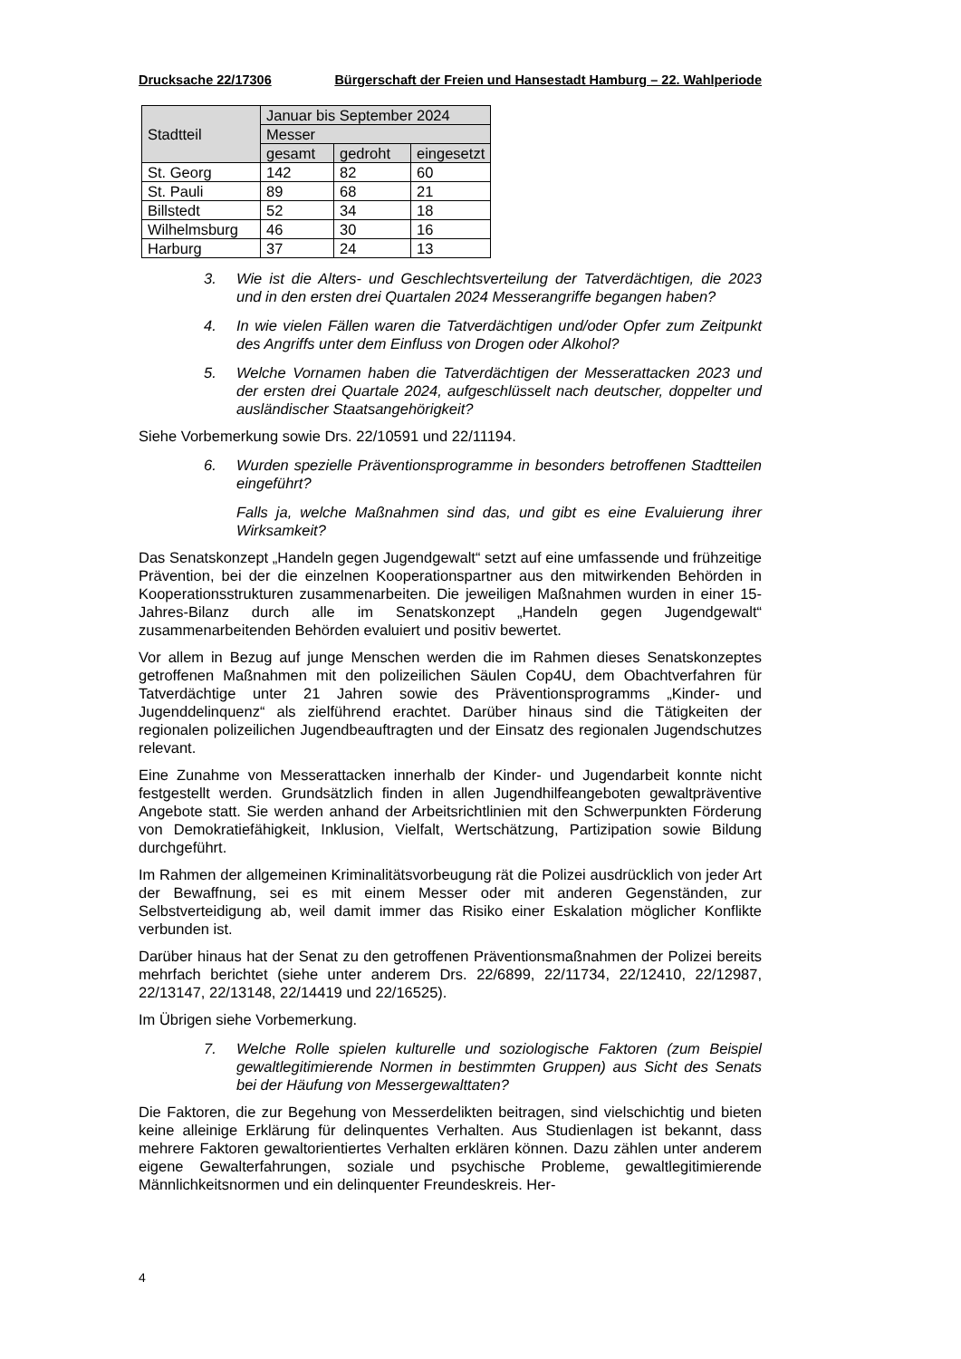Drucksache 22/17306 Bürgerschaft der Freien und Hansestadt Hamburg – 22. Wahlperiode
| Stadtteil | Januar bis September 2024 | | |
| --- | --- | --- | --- |
| | Messer | | |
| | gesamt | gedroht | eingesetzt |
| St. Georg | 142 | 82 | 60 |
| St. Pauli | 89 | 68 | 21 |
| Billstedt | 52 | 34 | 18 |
| Wilhelmsburg | 46 | 30 | 16 |
| Harburg | 37 | 24 | 13 |
3. Wie ist die Alters- und Geschlechtsverteilung der Tatverdächtigen, die 2023 und in den ersten drei Quartalen 2024 Messerangriffe begangen haben?
4. In wie vielen Fällen waren die Tatverdächtigen und/oder Opfer zum Zeitpunkt des Angriffs unter dem Einfluss von Drogen oder Alkohol?
5. Welche Vornamen haben die Tatverdächtigen der Messerattacken 2023 und der ersten drei Quartale 2024, aufgeschlüsselt nach deutscher, doppelter und ausländischer Staatsangehörigkeit?
Siehe Vorbemerkung sowie Drs. 22/10591 und 22/11194.
6. Wurden spezielle Präventionsprogramme in besonders betroffenen Stadtteilen eingeführt?
Falls ja, welche Maßnahmen sind das, und gibt es eine Evaluierung ihrer Wirksamkeit?
Das Senatskonzept „Handeln gegen Jugendgewalt“ setzt auf eine umfassende und frühzeitige Prävention, bei der die einzelnen Kooperationspartner aus den mitwirkenden Behörden in Kooperationsstrukturen zusammenarbeiten. Die jeweiligen Maßnahmen wurden in einer 15-Jahres-Bilanz durch alle im Senatskonzept „Handeln gegen Jugendgewalt“ zusammenarbeitenden Behörden evaluiert und positiv bewertet.
Vor allem in Bezug auf junge Menschen werden die im Rahmen dieses Senatskonzeptes getroffenen Maßnahmen mit den polizeilichen Säulen Cop4U, dem Obachtverfahren für Tatverdächtige unter 21 Jahren sowie des Präventionsprogramms „Kinder- und Jugenddelinquenz“ als zielführend erachtet. Darüber hinaus sind die Tätigkeiten der regionalen polizeilichen Jugendbeauftragten und der Einsatz des regionalen Jugendschutzes relevant.
Eine Zunahme von Messerattacken innerhalb der Kinder- und Jugendarbeit konnte nicht festgestellt werden. Grundsätzlich finden in allen Jugendhilfeangeboten gewaltpräventive Angebote statt. Sie werden anhand der Arbeitsrichtlinien mit den Schwerpunkten Förderung von Demokratiefähigkeit, Inklusion, Vielfalt, Wertschätzung, Partizipation sowie Bildung durchgeführt.
Im Rahmen der allgemeinen Kriminalitätsvorbeugung rät die Polizei ausdrücklich von jeder Art der Bewaffnung, sei es mit einem Messer oder mit anderen Gegenständen, zur Selbstverteidigung ab, weil damit immer das Risiko einer Eskalation möglicher Konflikte verbunden ist.
Darüber hinaus hat der Senat zu den getroffenen Präventionsmaßnahmen der Polizei bereits mehrfach berichtet (siehe unter anderem Drs. 22/6899, 22/11734, 22/12410, 22/12987, 22/13147, 22/13148, 22/14419 und 22/16525).
Im Übrigen siehe Vorbemerkung.
7. Welche Rolle spielen kulturelle und soziologische Faktoren (zum Beispiel gewaltlegitimierende Normen in bestimmten Gruppen) aus Sicht des Senats bei der Häufung von Messergewalttaten?
Die Faktoren, die zur Begehung von Messerdelikten beitragen, sind vielschichtig und bieten keine alleinige Erklärung für delinquentes Verhalten. Aus Studienlagen ist bekannt, dass mehrere Faktoren gewaltorientiertes Verhalten erklären können. Dazu zählen unter anderem eigene Gewalterfahrungen, soziale und psychische Probleme, gewaltlegitimierende Männlichkeitsnormen und ein delinquenter Freundeskreis. Her-
4